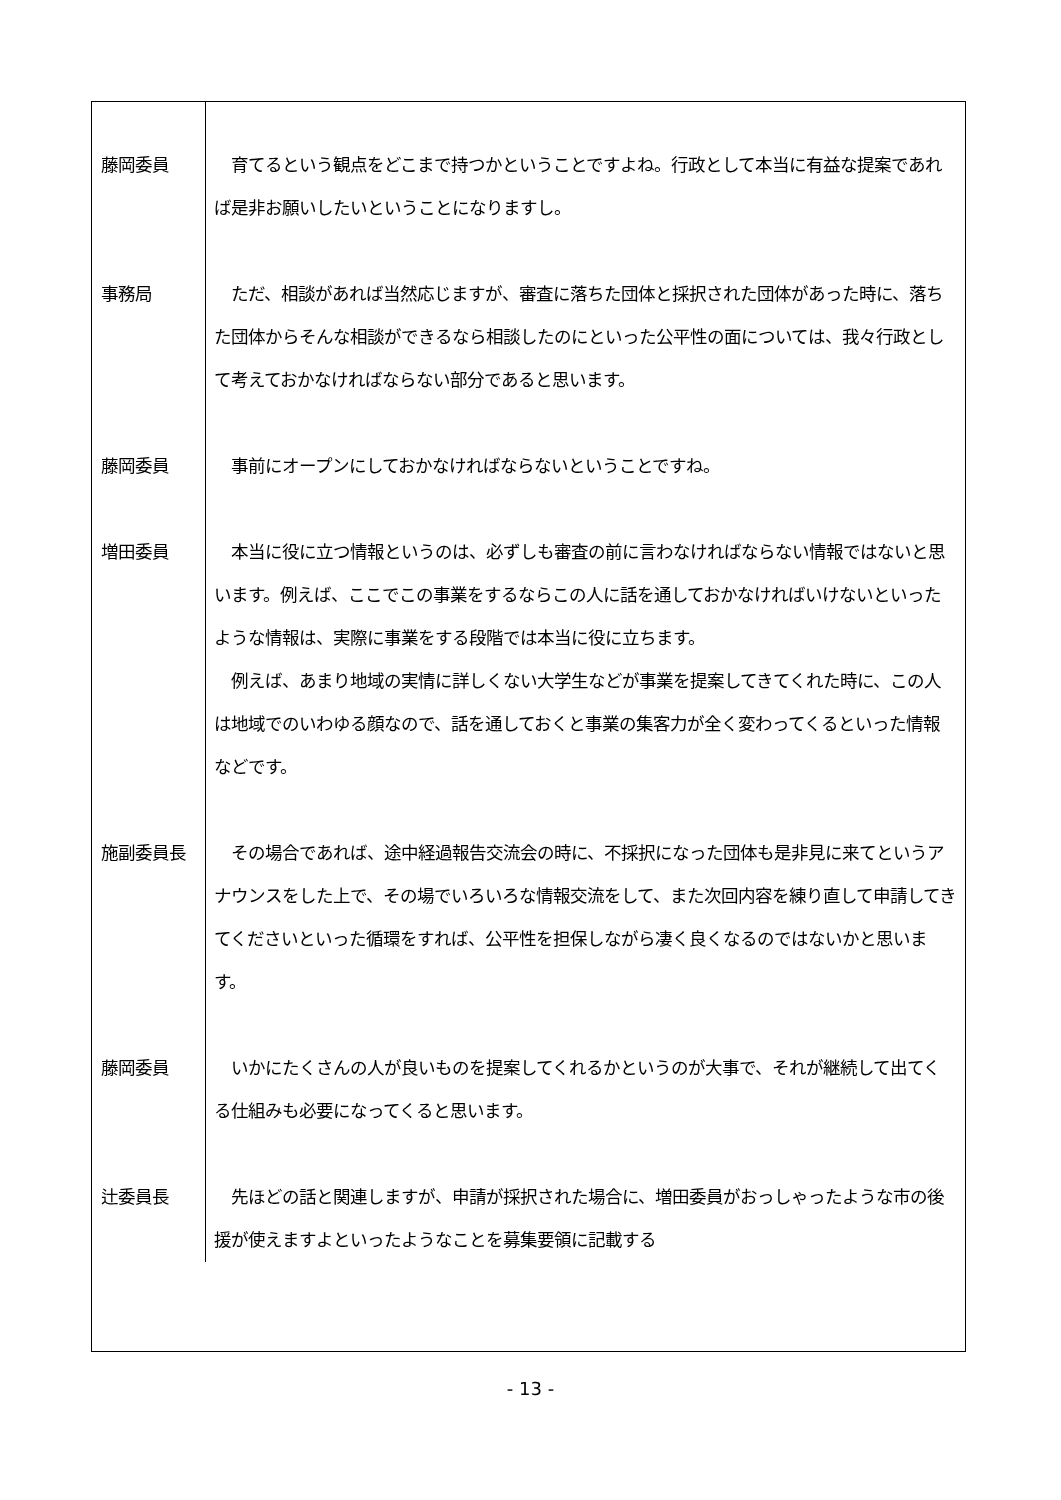| 藤岡委員 | 育てるという観点をどこまで持つかということですよね。行政として本当に有益な提案であれば是非お願いしたいということになりますし。 |
| 事務局 | ただ、相談があれば当然応じますが、審査に落ちた団体と採択された団体があった時に、落ちた団体からそんな相談ができるなら相談したのにといった公平性の面については、我々行政として考えておかなければならない部分であると思います。 |
| 藤岡委員 | 事前にオープンにしておかなければならないということですね。 |
| 増田委員 | 本当に役に立つ情報というのは、必ずしも審査の前に言わなければならない情報ではないと思います。例えば、ここでこの事業をするならこの人に話を通しておかなければいけないといったような情報は、実際に事業をする段階では本当に役に立ちます。 例えば、あまり地域の実情に詳しくない大学生などが事業を提案してきてくれた時に、この人は地域でのいわゆる顔なので、話を通しておくと事業の集客力が全く変わってくるといった情報などです。 |
| 施副委員長 | その場合であれば、途中経過報告交流会の時に、不採択になった団体も是非見に来てというアナウンスをした上で、その場でいろいろな情報交流をして、また次回内容を練り直して申請してきてくださいといった循環をすれば、公平性を担保しながら凄く良くなるのではないかと思います。 |
| 藤岡委員 | いかにたくさんの人が良いものを提案してくれるかというのが大事で、それが継続して出てくる仕組みも必要になってくると思います。 |
| 辻委員長 | 先ほどの話と関連しますが、申請が採択された場合に、増田委員がおっしゃったような市の後援が使えますよといったようなことを募集要領に記載する |
- 13 -